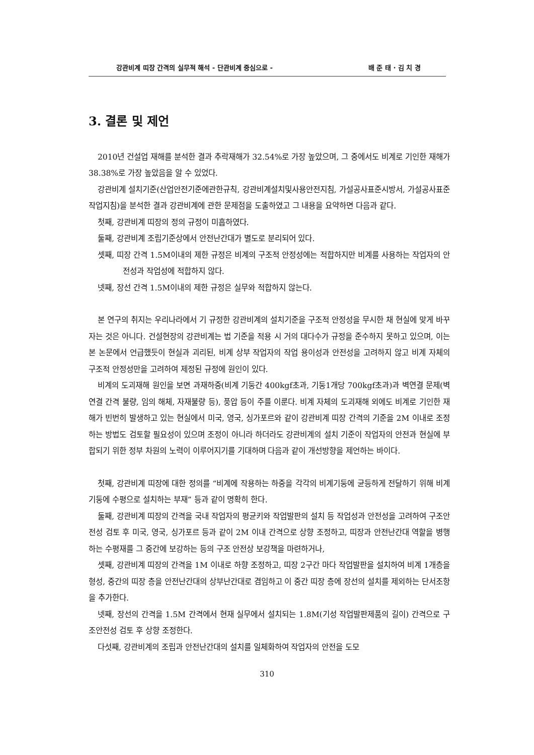강관비계 띠장 간격의 실무적 해석 - 단관비계 중심으로 - 배 준 태 · 김 치 경
3. 결론 및 제언
2010년 건설업 재해를 분석한 결과 추락재해가 32.54%로 가장 높았으며, 그 중에서도 비계로 기인한 재해가 38.38%로 가장 높았음을 알 수 있었다.
강관비계 설치기준(산업안전기준에관한규칙, 강관비계설치및사용안전지침, 가설공사표준시방서, 가설공사표준작업지침)을 분석한 결과 강관비계에 관한 문제점을 도출하였고 그 내용을 요약하면 다음과 같다.
첫째, 강관비계 띠장의 정의 규정이 미흡하였다.
둘째, 강관비계 조립기준상에서 안전난간대가 별도로 분리되어 있다.
셋째, 띠장 간격 1.5M이내의 제한 규정은 비계의 구조적 안정성에는 적합하지만 비계를 사용하는 작업자의 안전성과 작업성에 적합하지 않다.
넷째, 장선 간격 1.5M이내의 제한 규정은 실무와 적합하지 않는다.
본 연구의 취지는 우리나라에서 기 규정한 강관비계의 설치기준을 구조적 안정성을 무시한 채 현실에 맞게 바꾸자는 것은 아니다. 건설현장의 강관비계는 법 기준을 적용 시 거의 대다수가 규정을 준수하지 못하고 있으며, 이는 본 논문에서 언급했듯이 현실과 괴리된, 비계 상부 작업자의 작업 용이성과 안전성을 고려하지 않고 비계 자체의 구조적 안정성만을 고려하여 제정된 규정에 원인이 있다.
비계의 도괴재해 원인을 보면 과재하중(비계 기둥간 400kgf초과, 기둥1개당 700kgf초과)과 벽연결 문제(벽연결 간격 불량, 임의 해체, 자재불량 등), 풍압 등이 주를 이룬다. 비계 자체의 도괴재해 외에도 비계로 기인한 재해가 빈번히 발생하고 있는 현실에서 미국, 영국, 싱가포르와 같이 강관비계 띠장 간격의 기준을 2M 이내로 조정하는 방법도 검토할 필요성이 있으며 조정이 아니라 하더라도 강관비계의 설치 기준이 작업자의 안전과 현실에 부합되기 위한 정부 차원의 노력이 이루어지기를 기대하며 다음과 같이 개선방향을 제언하는 바이다.
첫째, 강관비계 띠장에 대한 정의를 “비계에 작용하는 하중을 각각의 비계기둥에 균등하게 전달하기 위해 비계기둥에 수평으로 설치하는 부재” 등과 같이 명확히 한다.
둘째, 강관비계 띠장의 간격을 국내 작업자의 평균키와 작업발판의 설치 등 작업성과 안전성을 고려하여 구조안전성 검토 후 미국, 영국, 싱가포르 등과 같이 2M 이내 간격으로 상향 조정하고, 띠장과 안전난간대 역할을 병행하는 수평재를 그 중간에 보강하는 등의 구조 안전상 보강책을 마련하거나,
셋째, 강관비계 띠장의 간격을 1M 이내로 하향 조정하고, 띠장 2구간 마다 작업발판을 설치하여 비계 1개층을 형성, 중간의 띠장 층을 안전난간대의 상부난간대로 겸임하고 이 중간 띠장 층에 장선의 설치를 제외하는 단서조항을 추가한다.
넷째, 장선의 간격을 1.5M 간격에서 현재 실무에서 설치되는 1.8M(기성 작업발판제품의 길이) 간격으로 구조안전성 검토 후 상향 조정한다.
다섯째, 강관비계의 조립과 안전난간대의 설치를 일체화하여 작업자의 안전을 도모
310